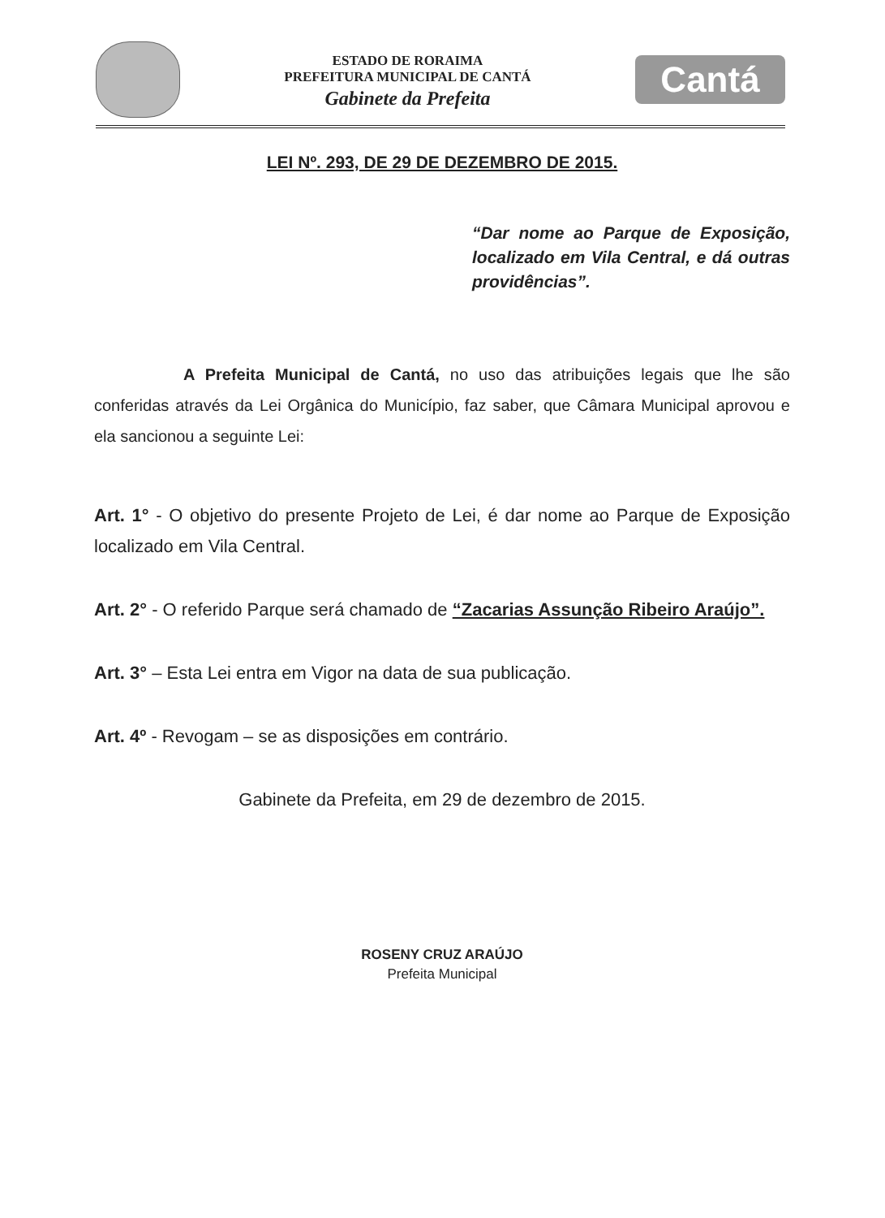ESTADO DE RORAIMA
PREFEITURA MUNICIPAL DE CANTÁ
Gabinete da Prefeita
Cantá
LEI Nº. 293, DE 29 DE DEZEMBRO DE 2015.
“Dar nome ao Parque de Exposição, localizado em Vila Central, e dá outras providências”.
A Prefeita Municipal de Cantá, no uso das atribuições legais que lhe são conferidas através da Lei Orgânica do Município, faz saber, que Câmara Municipal aprovou e ela sancionou a seguinte Lei:
Art. 1° - O objetivo do presente Projeto de Lei, é dar nome ao Parque de Exposição localizado em Vila Central.
Art. 2° - O referido Parque será chamado de “Zacarias Assunção Ribeiro Araújo”.
Art. 3° – Esta Lei entra em Vigor na data de sua publicação.
Art. 4º - Revogam – se as disposições em contrário.
Gabinete da Prefeita, em 29 de dezembro de 2015.
ROSENY CRUZ ARAÚJO
Prefeita Municipal